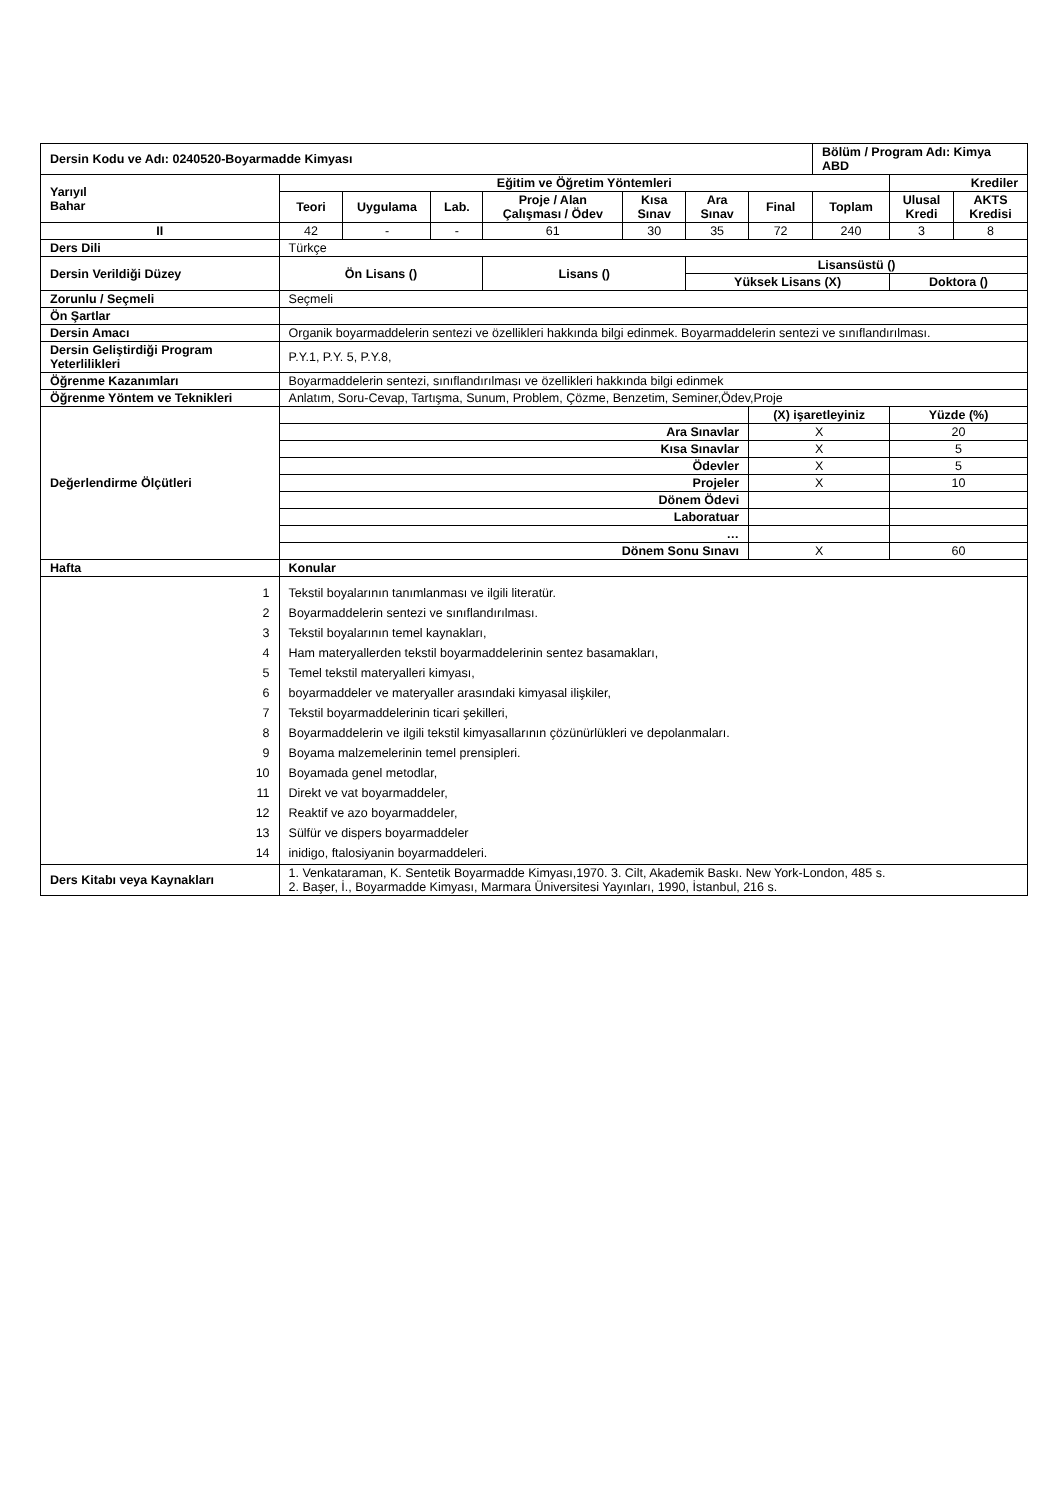| Dersin Kodu ve Adı: 0240520-Boyarmadde Kimyası | | | | | | | | Bölüm / Program Adı: Kimya ABD | | |
| Yarıyıl Bahar | Eğitim ve Öğretim Yöntemleri | | | | | | | | Krediler | |
| | Teori | Uygulama | Lab. | Proje / Alan Çalışması / Ödev | Kısa Sınav | Ara Sınav | Final | Toplam | Ulusal Kredi | AKTS Kredisi |
| II | 42 | - | - | 61 | 30 | 35 | 72 | 240 | 3 | 8 |
| Ders Dili | Türkçe | | | | | | | | | |
| Dersin Verildiği Düzey | Ön Lisans () | | | Lisans () | | Lisansüstü () | | | | |
| | | | | | | Yüksek Lisans (X) | | | Doktora () | |
| Zorunlu / Seçmeli | Seçmeli | | | | | | | | | |
| Ön Şartlar | | | | | | | | | | |
| Dersin Amacı | Organik boyarmaddelerin sentezi ve özellikleri hakkında bilgi edinmek. Boyarmaddelerin sentezi ve sınıflandırılması. | | | | | | | | | |
| Dersin Geliştirdiği Program Yeterlilikleri | P.Y.1, P.Y. 5, P.Y.8, | | | | | | | | | |
| Öğrenme Kazanımları | Boyarmaddelerin sentezi, sınıflandırılması ve özellikleri hakkında bilgi edinmek | | | | | | | | | |
| Öğrenme Yöntem ve Teknikleri | Anlatım, Soru-Cevap, Tartışma, Sunum, Problem, Çözme, Benzetim, Seminer,Ödev,Proje | | | | | | | | | |
| Değerlendirme Ölçütleri | | | | | | | (X) işaretleyiniz | | Yüzde (%) | |
| | Ara Sınavlar | | | | | | X | | 20 | |
| | Kısa Sınavlar | | | | | | X | | 5 | |
| | Ödevler | | | | | | X | | 5 | |
| | Projeler | | | | | | X | | 10 | |
| | Dönem Ödevi | | | | | | | | | |
| | Laboratuar | | | | | | | | | |
| | … | | | | | | | | | |
| | Dönem Sonu Sınavı | | | | | | X | | 60 | |
| Hafta | Konular | | | | | | | | | |
| 1 2 3 4 5 6 7 8 9 10 11 12 13 14 | Tekstil boyalarının tanımlanması ve ilgili literatür. Boyarmaddelerin sentezi ve sınıflandırılması. Tekstil boyalarının temel kaynakları, Ham materyallerden tekstil boyarmaddelerinin sentez basamakları, Temel tekstil materyalleri kimyası, boyarmaddeler ve materyaller arasındaki kimyasal ilişkiler, Tekstil boyarmaddelerinin ticari şekilleri, Boyarmaddelerin ve ilgili tekstil kimyasallarının çözünürlükleri ve depolanmaları. Boyama malzemelerinin temel prensipleri. Boyamada genel metodlar, Direkt ve vat boyarmaddeler, Reaktif ve azo boyarmaddeler, Sülfür ve dispers boyarmaddeler inidigo, ftalosiyanin boyarmaddeleri. | | | | | | | | | |
| Ders Kitabı veya Kaynakları | 1. Venkataraman, K. Sentetik Boyarmadde Kimyası,1970. 3. Cilt, Akademik Baskı. New York-London, 485 s. 2. Başer, İ., Boyarmadde Kimyası, Marmara Üniversitesi Yayınları, 1990, İstanbul, 216 s. | | | | | | | | | |